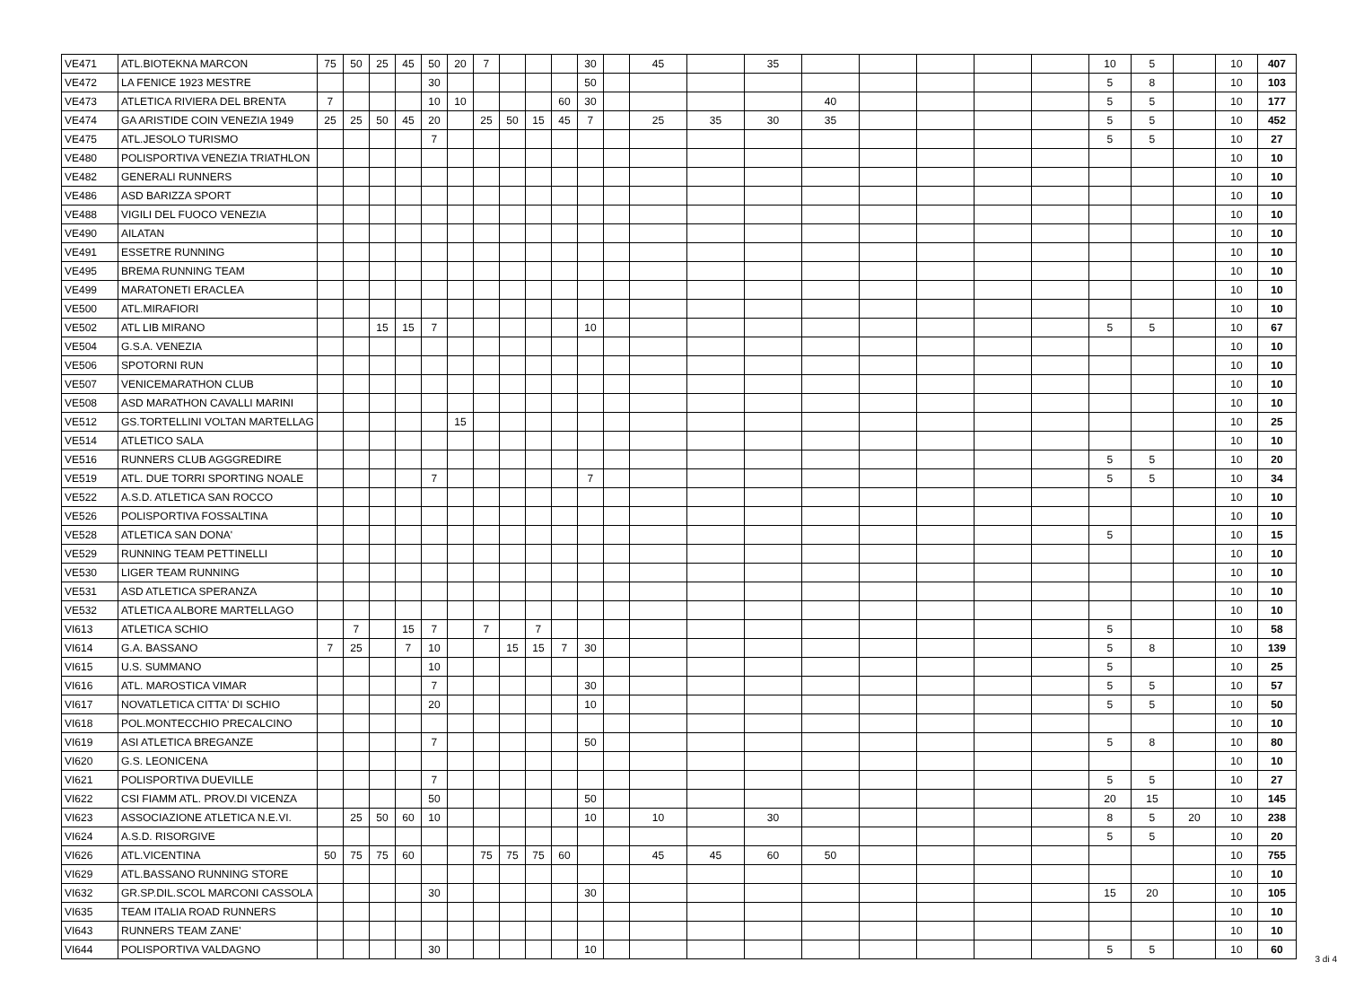| VE471 | ATL.BIOTEKNA MARCON | 75 | 50 | 25 | 45 | 50 | 20 | 7 | | | | 30 | | 45 | | 35 | | | | | | 10 | 5 | | 10 | 407 |
| VE472 | LA FENICE 1923 MESTRE | | | | | 30 | | | | | | 50 | | | | | | | | | | 5 | 8 | | 10 | 103 |
| VE473 | ATLETICA RIVIERA DEL BRENTA | 7 | | | | 10 | 10 | | | | 60 | 30 | | | | | 40 | | | | | 5 | 5 | | 10 | 177 |
| VE474 | GA ARISTIDE COIN VENEZIA 1949 | 25 | 25 | 50 | 45 | 20 | | 25 | 50 | 15 | 45 | 7 | | 25 | 35 | 30 | 35 | | | | | 5 | 5 | | 10 | 452 |
| VE475 | ATL.JESOLO TURISMO | | | | | 7 | | | | | | | | | | | | | | | | 5 | 5 | | 10 | 27 |
| VE480 | POLISPORTIVA VENEZIA TRIATHLON | | | | | | | | | | | | | | | | | | | | | | | | 10 | 10 |
| VE482 | GENERALI RUNNERS | | | | | | | | | | | | | | | | | | | | | | | | 10 | 10 |
| VE486 | ASD BARIZZA SPORT | | | | | | | | | | | | | | | | | | | | | | | | 10 | 10 |
| VE488 | VIGILI DEL FUOCO VENEZIA | | | | | | | | | | | | | | | | | | | | | | | | 10 | 10 |
| VE490 | AILATAN | | | | | | | | | | | | | | | | | | | | | | | | 10 | 10 |
| VE491 | ESSETRE RUNNING | | | | | | | | | | | | | | | | | | | | | | | | 10 | 10 |
| VE495 | BREMA RUNNING TEAM | | | | | | | | | | | | | | | | | | | | | | | | 10 | 10 |
| VE499 | MARATONETI ERACLEA | | | | | | | | | | | | | | | | | | | | | | | | 10 | 10 |
| VE500 | ATL.MIRAFIORI | | | | | | | | | | | | | | | | | | | | | | | | 10 | 10 |
| VE502 | ATL LIB MIRANO | | | 15 | 15 | 7 | | | | | | 10 | | | | | | | | | | 5 | 5 | | 10 | 67 |
| VE504 | G.S.A. VENEZIA | | | | | | | | | | | | | | | | | | | | | | | | 10 | 10 |
| VE506 | SPOTORNI RUN | | | | | | | | | | | | | | | | | | | | | | | | 10 | 10 |
| VE507 | VENICEMARATHON CLUB | | | | | | | | | | | | | | | | | | | | | | | | 10 | 10 |
| VE508 | ASD MARATHON CAVALLI MARINI | | | | | | | | | | | | | | | | | | | | | | | | 10 | 10 |
| VE512 | GS.TORTELLINI VOLTAN MARTELLAG | | | | | | 15 | | | | | | | | | | | | | | | | | | 10 | 25 |
| VE514 | ATLETICO SALA | | | | | | | | | | | | | | | | | | | | | | | | 10 | 10 |
| VE516 | RUNNERS CLUB AGGGREDIRE | | | | | | | | | | | | | | | | | | | | | 5 | 5 | | 10 | 20 |
| VE519 | ATL. DUE TORRI SPORTING NOALE | | | | | 7 | | | | | | 7 | | | | | | | | | | 5 | 5 | | 10 | 34 |
| VE522 | A.S.D. ATLETICA SAN ROCCO | | | | | | | | | | | | | | | | | | | | | | | | 10 | 10 |
| VE526 | POLISPORTIVA FOSSALTINA | | | | | | | | | | | | | | | | | | | | | | | | 10 | 10 |
| VE528 | ATLETICA SAN DONA' | | | | | | | | | | | | | | | | | | | | | 5 | | | 10 | 15 |
| VE529 | RUNNING TEAM PETTINELLI | | | | | | | | | | | | | | | | | | | | | | | | 10 | 10 |
| VE530 | LIGER TEAM RUNNING | | | | | | | | | | | | | | | | | | | | | | | | 10 | 10 |
| VE531 | ASD ATLETICA SPERANZA | | | | | | | | | | | | | | | | | | | | | | | | 10 | 10 |
| VE532 | ATLETICA ALBORE MARTELLAGO | | | | | | | | | | | | | | | | | | | | | | | | 10 | 10 |
| VI613 | ATLETICA SCHIO | | 7 | | 15 | 7 | | 7 | | 7 | | | | | | | | | | | | 5 | | | 10 | 58 |
| VI614 | G.A. BASSANO | 7 | 25 | | 7 | 10 | | | 15 | 15 | 7 | 30 | | | | | | | | | | 5 | 8 | | 10 | 139 |
| VI615 | U.S. SUMMANO | | | | | 10 | | | | | | | | | | | | | | | | 5 | | | 10 | 25 |
| VI616 | ATL. MAROSTICA VIMAR | | | | | 7 | | | | | | 30 | | | | | | | | | | 5 | 5 | | 10 | 57 |
| VI617 | NOVATLETICA CITTA' DI SCHIO | | | | | 20 | | | | | | 10 | | | | | | | | | | 5 | 5 | | 10 | 50 |
| VI618 | POL.MONTECCHIO PRECALCINO | | | | | | | | | | | | | | | | | | | | | | | | 10 | 10 |
| VI619 | ASI ATLETICA BREGANZE | | | | | 7 | | | | | | 50 | | | | | | | | | | 5 | 8 | | 10 | 80 |
| VI620 | G.S. LEONICENA | | | | | | | | | | | | | | | | | | | | | | | | 10 | 10 |
| VI621 | POLISPORTIVA DUEVILLE | | | | | 7 | | | | | | | | | | | | | | | | 5 | 5 | | 10 | 27 |
| VI622 | CSI FIAMM ATL. PROV.DI VICENZA | | | | | 50 | | | | | | 50 | | | | | | | | | | 20 | 15 | | 10 | 145 |
| VI623 | ASSOCIAZIONE ATLETICA N.E.VI. | | 25 | 50 | 60 | 10 | | | | | | 10 | | 10 | | 30 | | | | | | 8 | 5 | 20 | 10 | 238 |
| VI624 | A.S.D. RISORGIVE | | | | | | | | | | | | | | | | | | | | | 5 | 5 | | 10 | 20 |
| VI626 | ATL.VICENTINA | 50 | 75 | 75 | 60 | | | 75 | 75 | 75 | 60 | | | 45 | 45 | 60 | 50 | | | | | | | | 10 | 755 |
| VI629 | ATL.BASSANO RUNNING STORE | | | | | | | | | | | | | | | | | | | | | | | | 10 | 10 |
| VI632 | GR.SP.DIL.SCOL MARCONI CASSOLA | | | | | 30 | | | | | | 30 | | | | | | | | | | 15 | 20 | | 10 | 105 |
| VI635 | TEAM ITALIA ROAD RUNNERS | | | | | | | | | | | | | | | | | | | | | | | | 10 | 10 |
| VI643 | RUNNERS TEAM ZANE' | | | | | | | | | | | | | | | | | | | | | | | | 10 | 10 |
| VI644 | POLISPORTIVA VALDAGNO | | | | | 30 | | | | | | 10 | | | | | | | | | | 5 | 5 | | 10 | 60 |
3 di 4